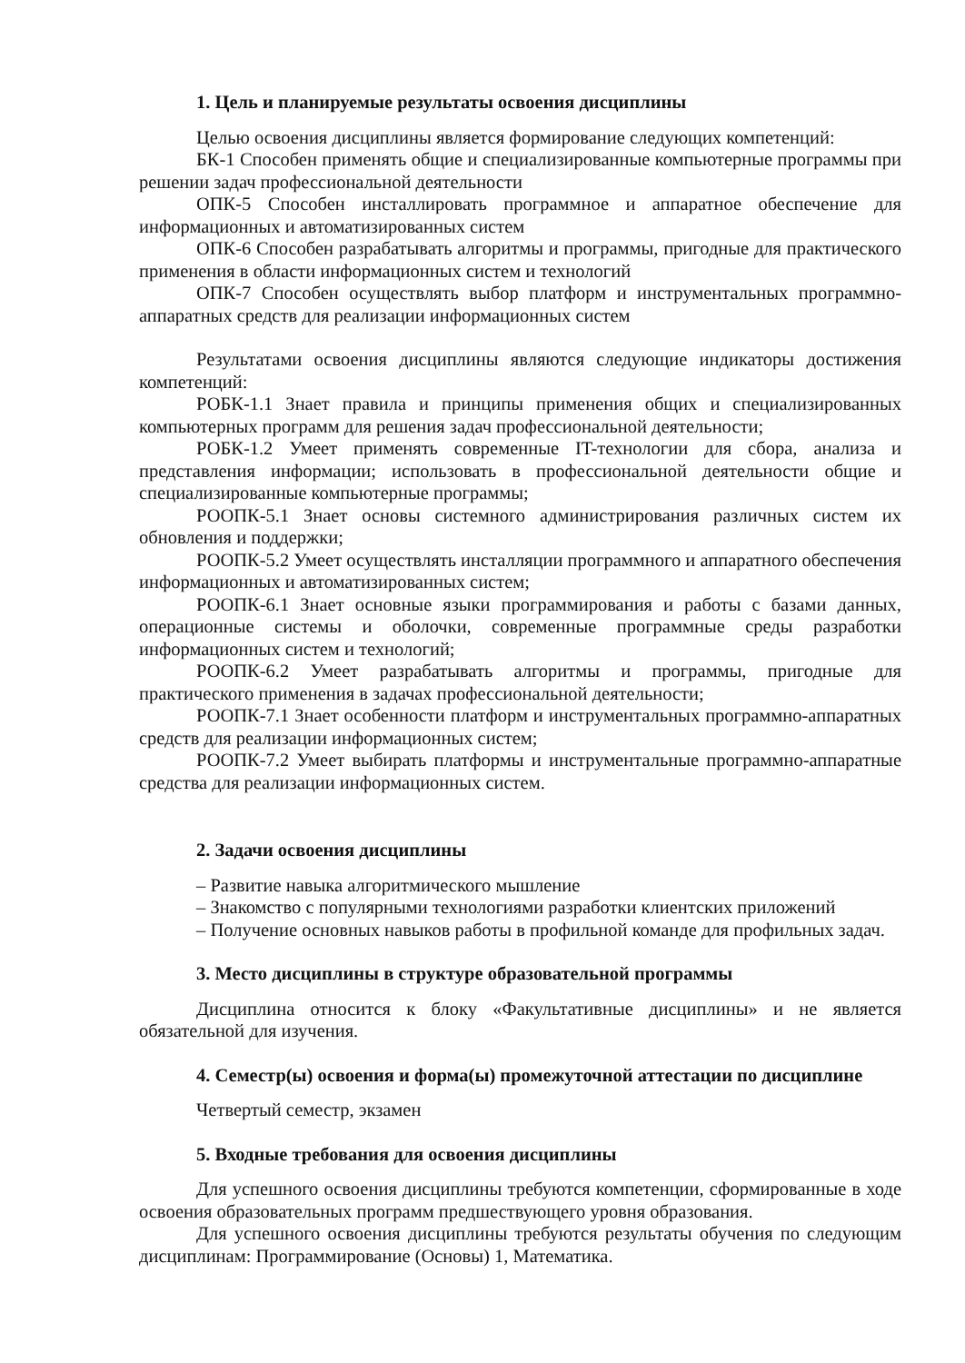1. Цель и планируемые результаты освоения дисциплины
Целью освоения дисциплины является формирование следующих компетенций:
БК-1 Способен применять общие и специализированные компьютерные программы при решении задач профессиональной деятельности
ОПК-5 Способен инсталлировать программное и аппаратное обеспечение для информационных и автоматизированных систем
ОПК-6 Способен разрабатывать алгоритмы и программы, пригодные для практического применения в области информационных систем и технологий
ОПК-7 Способен осуществлять выбор платформ и инструментальных программно-аппаратных средств для реализации информационных систем
Результатами освоения дисциплины являются следующие индикаторы достижения компетенций:
РОБК-1.1 Знает правила и принципы применения общих и специализированных компьютерных программ для решения задач профессиональной деятельности;
РОБК-1.2 Умеет применять современные IT-технологии для сбора, анализа и представления информации; использовать в профессиональной деятельности общие и специализированные компьютерные программы;
РООПК-5.1 Знает основы системного администрирования различных систем их обновления и поддержки;
РООПК-5.2 Умеет осуществлять инсталляции программного и аппаратного обеспечения информационных и автоматизированных систем;
РООПК-6.1 Знает основные языки программирования и работы с базами данных, операционные системы и оболочки, современные программные среды разработки информационных систем и технологий;
РООПК-6.2 Умеет разрабатывать алгоритмы и программы, пригодные для практического применения в задачах профессиональной деятельности;
РООПК-7.1 Знает особенности платформ и инструментальных программно-аппаратных средств для реализации информационных систем;
РООПК-7.2 Умеет выбирать платформы и инструментальные программно-аппаратные средства для реализации информационных систем.
2. Задачи освоения дисциплины
– Развитие навыка алгоритмического мышление
– Знакомство с популярными технологиями разработки клиентских приложений
– Получение основных навыков работы в профильной команде для профильных задач.
3. Место дисциплины в структуре образовательной программы
Дисциплина относится к блоку «Факультативные дисциплины» и не является обязательной для изучения.
4. Семестр(ы) освоения и форма(ы) промежуточной аттестации по дисциплине
Четвертый семестр, экзамен
5. Входные требования для освоения дисциплины
Для успешного освоения дисциплины требуются компетенции, сформированные в ходе освоения образовательных программ предшествующего уровня образования.
Для успешного освоения дисциплины требуются результаты обучения по следующим дисциплинам: Программирование (Основы) 1, Математика.